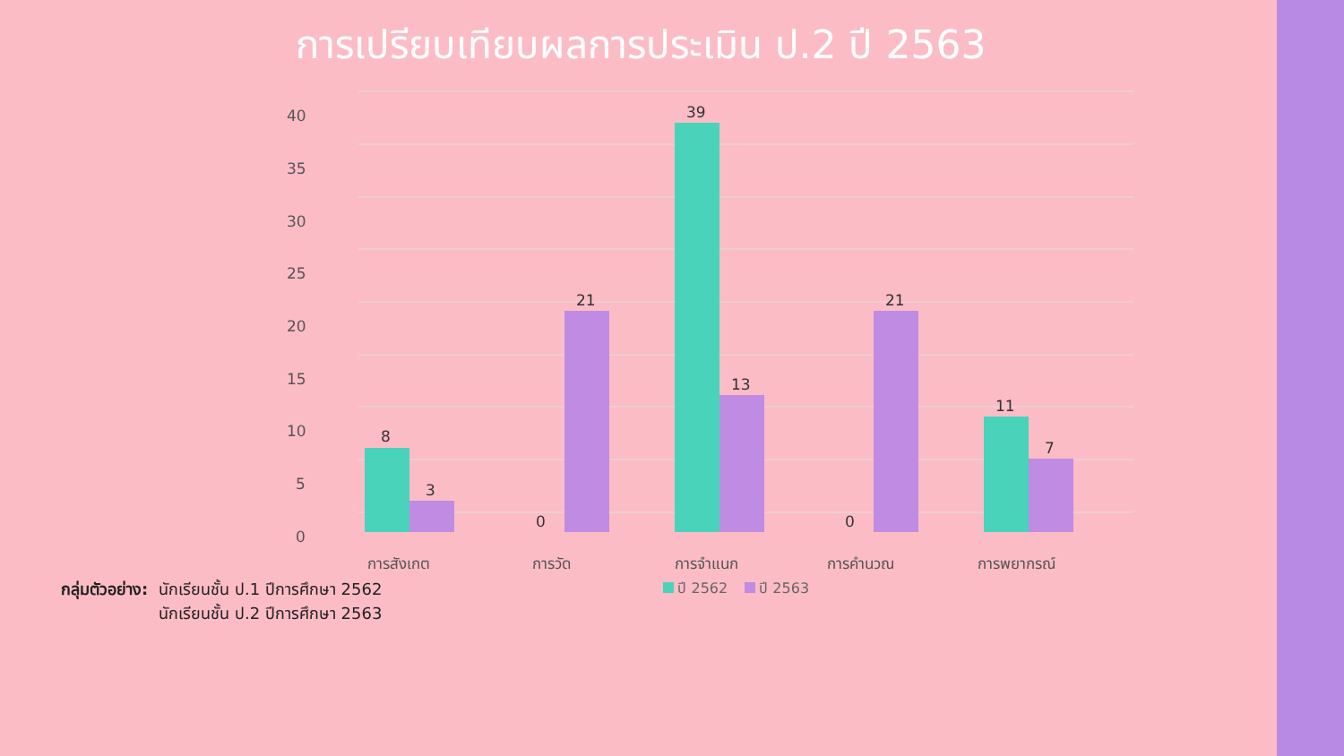การเปรียบเทียบผลการประเมิน ป.2 ปี 2563
40
35
30
25
20
15
10
5
0
8
3
0
21
39
13
0
21
11
7
การสังเกต
การวัด
การจำแนก
การคำนวณ
การพยากรณ์
กลุ่มตัวอย่าง: นักเรียนชั้น ป.1 ปีการศึกษา 2562
นักเรียนชั้น ป.2 ปีการศึกษา 2563
ปี 2562 ปี 2563